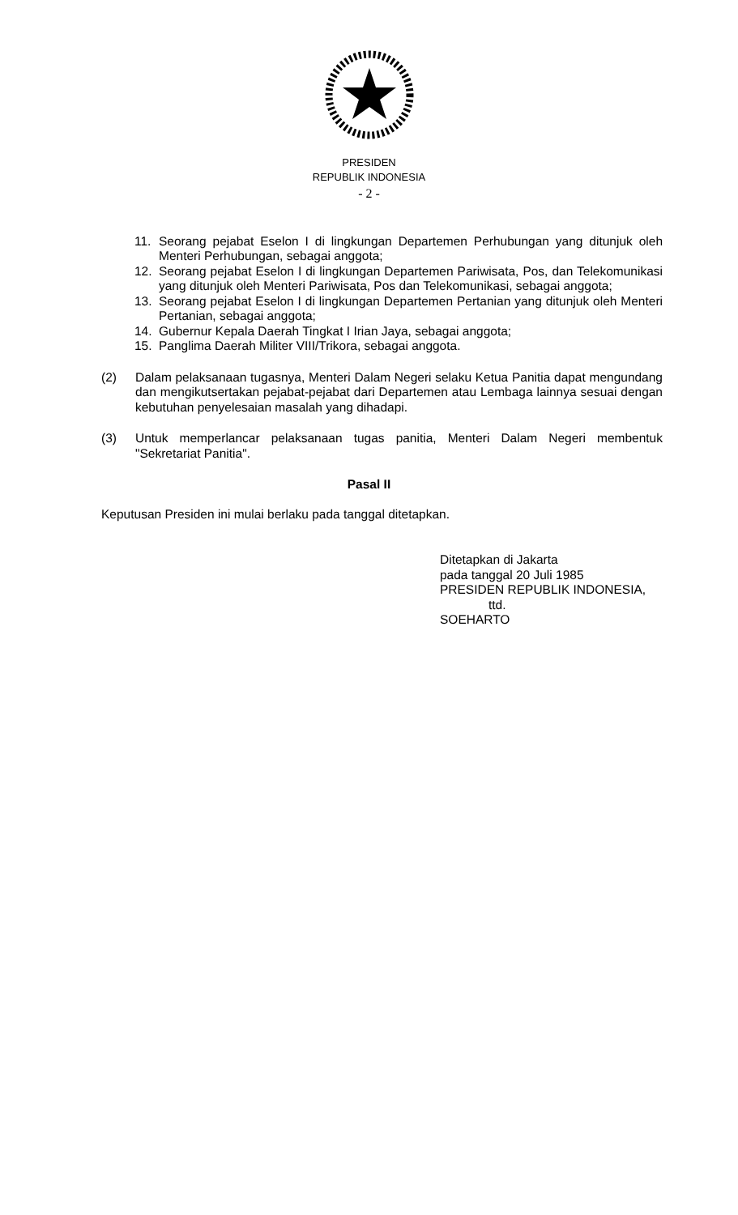PRESIDEN
REPUBLIK INDONESIA
- 2 -
11. Seorang pejabat Eselon I di lingkungan Departemen Perhubungan yang ditunjuk oleh Menteri Perhubungan, sebagai anggota;
12. Seorang pejabat Eselon I di lingkungan Departemen Pariwisata, Pos, dan Telekomunikasi yang ditunjuk oleh Menteri Pariwisata, Pos dan Telekomunikasi, sebagai anggota;
13. Seorang pejabat Eselon I di lingkungan Departemen Pertanian yang ditunjuk oleh Menteri Pertanian, sebagai anggota;
14. Gubernur Kepala Daerah Tingkat I Irian Jaya, sebagai anggota;
15. Panglima Daerah Militer VIII/Trikora, sebagai anggota.
(2) Dalam pelaksanaan tugasnya, Menteri Dalam Negeri selaku Ketua Panitia dapat mengundang dan mengikutsertakan pejabat-pejabat dari Departemen atau Lembaga lainnya sesuai dengan kebutuhan penyelesaian masalah yang dihadapi.
(3) Untuk memperlancar pelaksanaan tugas panitia, Menteri Dalam Negeri membentuk "Sekretariat Panitia".
Pasal II
Keputusan Presiden ini mulai berlaku pada tanggal ditetapkan.
Ditetapkan di Jakarta
pada tanggal 20 Juli 1985
PRESIDEN REPUBLIK INDONESIA,
ttd.
SOEHARTO